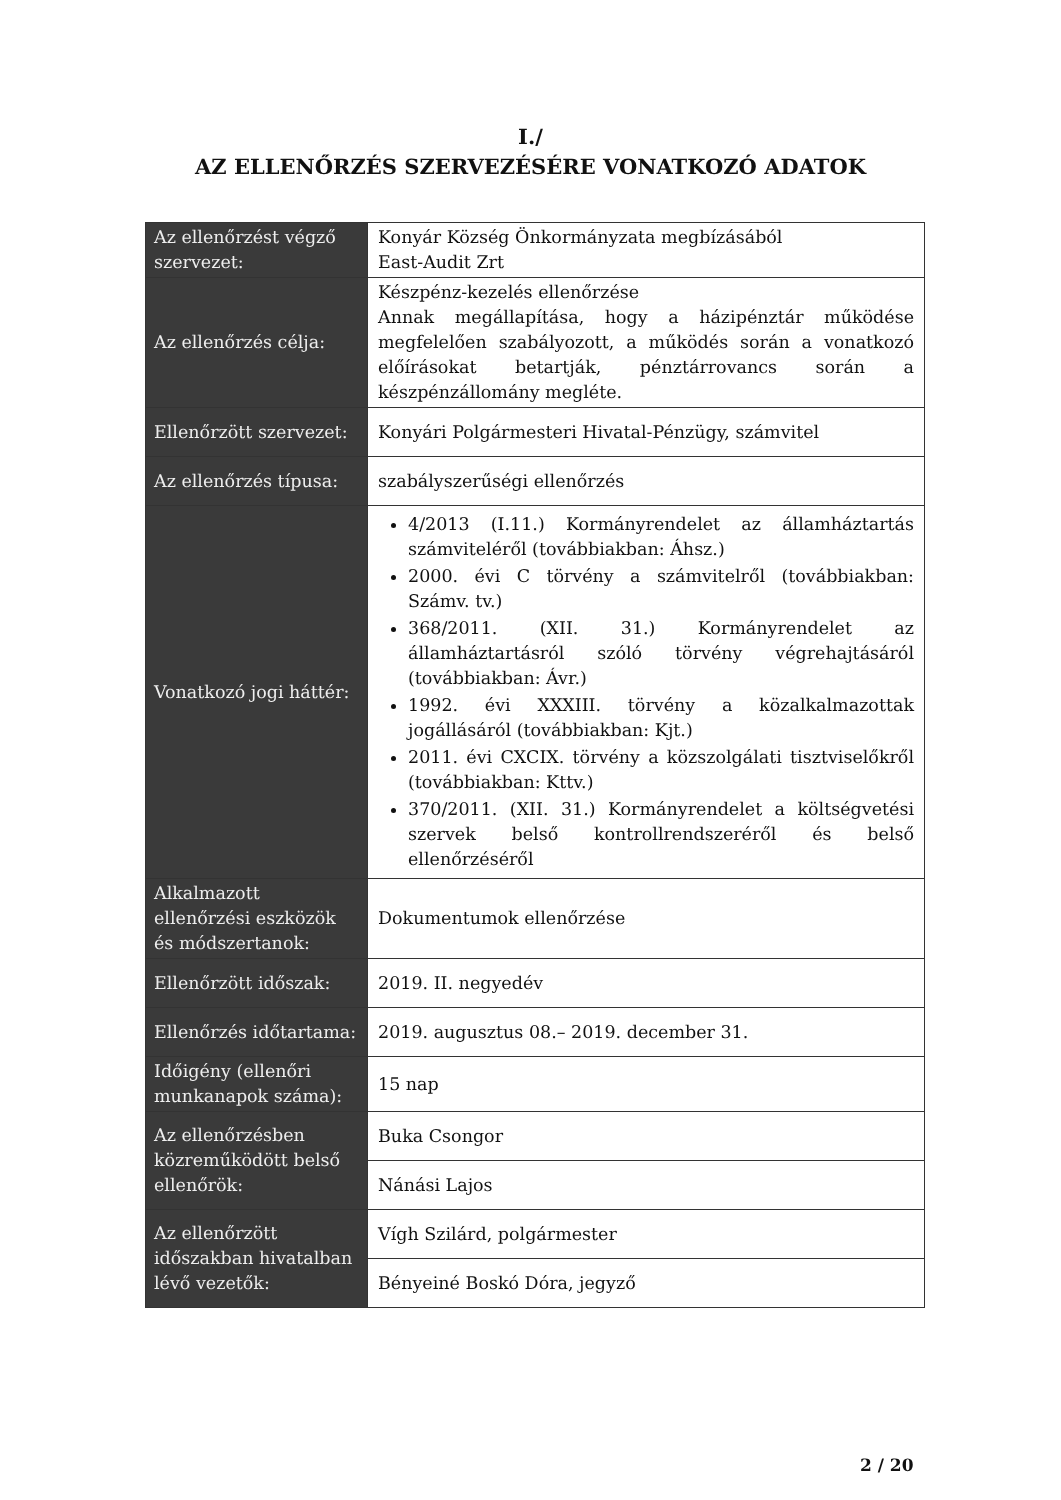I./
AZ ELLENŐRZÉS SZERVEZÉSÉRE VONATKOZÓ ADATOK
| Az ellenőrzést végző szervezet: | Konyár Község Önkormányzata megbízásából East-Audit Zrt |
| Az ellenőrzés célja: | Készpénz-kezelés ellenőrzése Annak megállapítása, hogy a házipénztár működése megfelelően szabályozott, a működés során a vonatkozó előírásokat betartják, pénztárrovancs során a készpénzállomány megléte. |
| Ellenőrzött szervezet: | Konyári Polgármesteri Hivatal-Pénzügy, számvitel |
| Az ellenőrzés típusa: | szabályszerűségi ellenőrzés |
| Vonatkozó jogi háttér: | 4/2013 (I.11.) Kormányrendelet az államháztartás számviteléről (továbbiakban: Áhsz.) 2000. évi C törvény a számvitelről (továbbiakban: Számv. tv.) 368/2011. (XII. 31.) Kormányrendelet az államháztartásról szóló törvény végrehajtásáról (továbbiakban: Ávr.) 1992. évi XXXIII. törvény a közalkalmazottak jogállásáról (továbbiakban: Kjt.) 2011. évi CXCIX. törvény a közszolgálati tisztviselőkről (továbbiakban: Kttv.) 370/2011. (XII. 31.) Kormányrendelet a költségvetési szervek belső kontrollrendszeréről és belső ellenőrzéséről |
| Alkalmazott ellenőrzési eszközök és módszertanok: | Dokumentumok ellenőrzése |
| Ellenőrzött időszak: | 2019. II. negyedév |
| Ellenőrzés időtartama: | 2019. augusztus 08.– 2019. december 31. |
| Időigény (ellenőri munkanapok száma): | 15 nap |
| Az ellenőrzésben közreműködött belső ellenőrök: | Buka Csongor |
| | Nánási Lajos |
| Az ellenőrzött időszakban hivatalban lévő vezetők: | Vígh Szilárd, polgármester |
| | Bényeiné Boskó Dóra, jegyző |
2 / 20